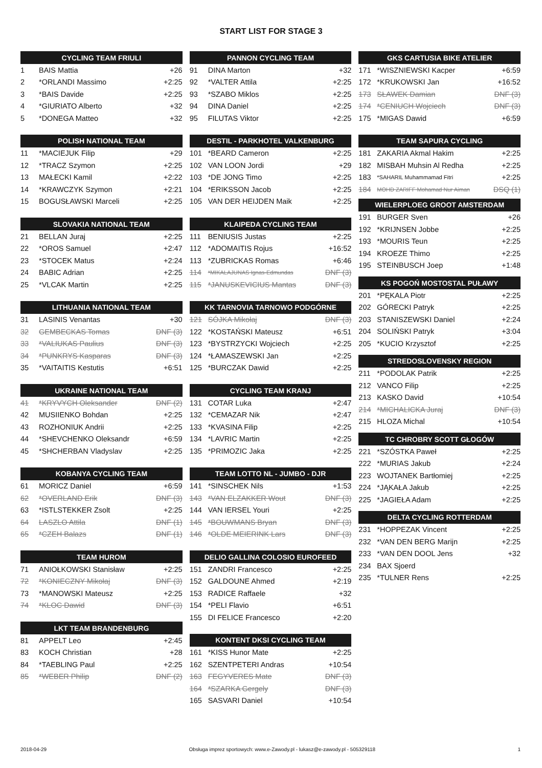START LIST FOR STAGE 3
| CYCLING TEAM FRIULI | | |
| --- | --- | --- |
| 1 | BAIS Mattia | +26 |
| 2 | *ORLANDI Massimo | +2:25 |
| 3 | *BAIS Davide | +2:25 |
| 4 | *GIURIATO Alberto | +32 |
| 5 | *DONEGA Matteo | +32 |
| POLISH NATIONAL TEAM | | |
| --- | --- | --- |
| 11 | *MACIEJUK Filip | +29 |
| 12 | *TRACZ Szymon | +2:25 |
| 13 | MAŁECKI Kamil | +2:22 |
| 14 | *KRAWCZYK Szymon | +2:21 |
| 15 | BOGUSŁAWSKI Marceli | +2:25 |
| SLOVAKIA NATIONAL TEAM | | |
| --- | --- | --- |
| 21 | BELLAN Juraj | +2:25 |
| 22 | *OROS Samuel | +2:47 |
| 23 | *STOCEK Matus | +2:24 |
| 24 | BABIC Adrian | +2:25 |
| 25 | *VLCAK Martin | +2:25 |
| LITHUANIA NATIONAL TEAM | | |
| --- | --- | --- |
| 31 | LASINIS Venantas | +30 |
| 32 | GEMBECKAS Tomas | DNF (3) |
| 33 | *VALIUKAS Paulius | DNF (3) |
| 34 | *PUNKRYS Kasparas | DNF (3) |
| 35 | *VAITAITIS Kestutis | +6:51 |
| UKRAINE NATIONAL TEAM | | |
| --- | --- | --- |
| 41 | *KRYVYCH Oleksander | DNF (2) |
| 42 | MUSIIENKO Bohdan | +2:25 |
| 43 | ROZHONIUK Andrii | +2:25 |
| 44 | *SHEVCHENKO Oleksandr | +6:59 |
| 45 | *SHCHERBAN Vladyslav | +2:25 |
| KOBANYA CYCLING TEAM | | |
| --- | --- | --- |
| 61 | MORICZ Daniel | +6:59 |
| 62 | *OVERLAND Erik | DNF (3) |
| 63 | *ISTLSTEKKER Zsolt | +2:25 |
| 64 | LASZLO Attila | DNF (1) |
| 65 | *CZEH Balazs | DNF (1) |
| TEAM HUROM | | |
| --- | --- | --- |
| 71 | ANIOŁKOWSKI Stanisław | +2:25 |
| 72 | *KONIECZNY Mikołaj | DNF (3) |
| 73 | *MANOWSKI Mateusz | +2:25 |
| 74 | *KLOC Dawid | DNF (3) |
| LKT TEAM BRANDENBURG | | |
| --- | --- | --- |
| 81 | APPELT Leo | +2:45 |
| 83 | KOCH Christian | +28 |
| 84 | *TAEBLING Paul | +2:25 |
| 85 | *WEBER Philip | DNF (2) |
| PANNON CYCLING TEAM | | |
| --- | --- | --- |
| 91 | DINA Marton | +32 |
| 92 | *VALTER Attila | +2:25 |
| 93 | *SZABO Miklos | +2:25 |
| 94 | DINA Daniel | +2:25 |
| 95 | FILUTAS Viktor | +2:25 |
| DESTIL - PARKHOTEL VALKENBURG | | |
| --- | --- | --- |
| 101 | *BEARD Cameron | +2:25 |
| 102 | VAN LOON Jordi | +29 |
| 103 | *DE JONG Timo | +2:25 |
| 104 | *ERIKSSON Jacob | +2:25 |
| 105 | VAN DER HEIJDEN Maik | +2:25 |
| KLAIPEDA CYCLING TEAM | | |
| --- | --- | --- |
| 111 | BENIUSIS Justas | +2:25 |
| 112 | *ADOMAITIS Rojus | +16:52 |
| 113 | *ZUBRICKAS Romas | +6:46 |
| 114 | *MIKALAJUNAS Ignas-Edmundas | DNF (3) |
| 115 | *JANUSKEVICIUS Mantas | DNF (3) |
| KK TARNOVIA TARNOWO PODGÓRNE | | |
| --- | --- | --- |
| 121 | SÓJKA Mikołaj | DNF (3) |
| 122 | *KOSTAŃSKI Mateusz | +6:51 |
| 123 | *BYSTRZYCKI Wojciech | +2:25 |
| 124 | *ŁAMASZEWSKI Jan | +2:25 |
| 125 | *BURCZAK Dawid | +2:25 |
| CYCLING TEAM KRANJ | | |
| --- | --- | --- |
| 131 | COTAR Luka | +2:47 |
| 132 | *CEMAZAR Nik | +2:47 |
| 133 | *KVASINA Filip | +2:25 |
| 134 | *LAVRIC Martin | +2:25 |
| 135 | *PRIMOZIC Jaka | +2:25 |
| TEAM LOTTO NL - JUMBO - DJR | | |
| --- | --- | --- |
| 141 | *SINSCHEK Nils | +1:53 |
| 143 | *VAN ELZAKKER Wout | DNF (3) |
| 144 | VAN IERSEL Youri | +2:25 |
| 145 | *BOUWMANS Bryan | DNF (3) |
| 146 | *OLDE MEIERINK Lars | DNF (3) |
| DELIO GALLINA COLOSIO EUROFEED | | |
| --- | --- | --- |
| 151 | ZANDRI Francesco | +2:25 |
| 152 | GALDOUNE Ahmed | +2:19 |
| 153 | RADICE Raffaele | +32 |
| 154 | *PELI Flavio | +6:51 |
| 155 | DI FELICE Francesco | +2:20 |
| KONTENT DKSI CYCLING TEAM | | |
| --- | --- | --- |
| 161 | *KISS Hunor Mate | +2:25 |
| 162 | SZENTPETERI Andras | +10:54 |
| 163 | FEGYVERES Mate | DNF (3) |
| 164 | *SZARKA Gergely | DNF (3) |
| 165 | SASVARI Daniel | +10:54 |
| GKS CARTUSIA BIKE ATELIER | | |
| --- | --- | --- |
| 171 | *WISZNIEWSKI Kacper | +6:59 |
| 172 | *KRUKOWSKI Jan | +16:52 |
| 173 | SŁAWEK Damian | DNF (3) |
| 174 | *CENIUCH Wojciech | DNF (3) |
| 175 | *MIGAS Dawid | +6:59 |
| TEAM SAPURA CYCLING | | |
| --- | --- | --- |
| 181 | ZAKARIA Akmal Hakim | +2:25 |
| 182 | MISBAH Muhsin Al Redha | +2:25 |
| 183 | *SAHARIL Muhammamad Fitri | +2:25 |
| 184 | MOHD ZARIFF Mohamad Nur Aiman | DSQ (1) |
| WIELERPLOEG GROOT AMSTERDAM | | |
| --- | --- | --- |
| 191 | BURGER Sven | +26 |
| 192 | *KRIJNSEN Jobbe | +2:25 |
| 193 | *MOURIS Teun | +2:25 |
| 194 | KROEZE Thimo | +2:25 |
| 195 | STEINBUSCH Joep | +1:48 |
| KS POGOŃ MOSTOSTAL PUŁAWY | | |
| --- | --- | --- |
| 201 | *PĘKALA Piotr | +2:25 |
| 202 | GÓRECKI Patryk | +2:25 |
| 203 | STANISZEWSKI Daniel | +2:24 |
| 204 | SOLIŃSKI Patryk | +3:04 |
| 205 | *KUCIO Krzysztof | +2:25 |
| STREDOSLOVENSKY REGION | | |
| --- | --- | --- |
| 211 | *PODOLAK Patrik | +2:25 |
| 212 | VANCO Filip | +2:25 |
| 213 | KASKO David | +10:54 |
| 214 | *MICHALICKA Juraj | DNF (3) |
| 215 | HLOZA Michal | +10:54 |
| TC CHROBRY SCOTT GŁOGÓW | | |
| --- | --- | --- |
| 221 | *SZÓSTKA Paweł | +2:25 |
| 222 | *MURIAS Jakub | +2:24 |
| 223 | WOJTANEK Bartłomiej | +2:25 |
| 224 | *JĄKAŁA Jakub | +2:25 |
| 225 | *JAGIEŁA Adam | +2:25 |
| DELTA CYCLING ROTTERDAM | | |
| --- | --- | --- |
| 231 | *HOPPEZAK Vincent | +2:25 |
| 232 | *VAN DEN BERG Marijn | +2:25 |
| 233 | *VAN DEN DOOL Jens | +32 |
| 234 | BAX Sjoerd | |
| 235 | *TULNER Rens | +2:25 |
2018-04-29 Obsługa imprez sportowych: www.e-Zawody.pl - lukasz@e-zawody.pl - 505329118 1